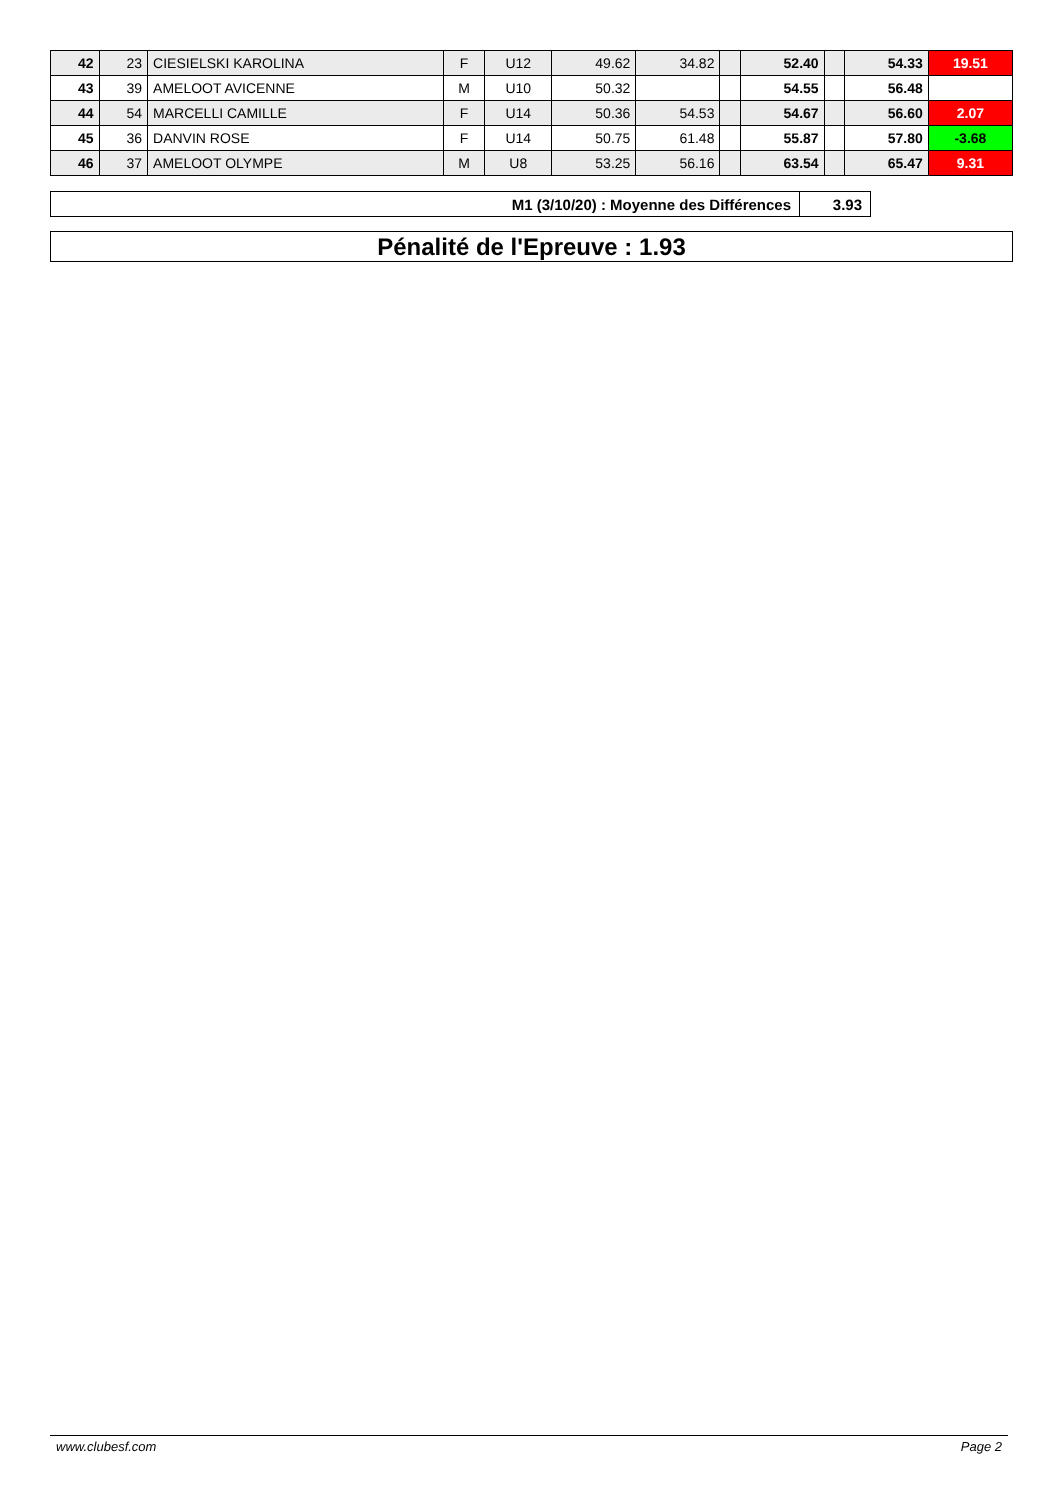| 42 | 23 | CIESIELSKI KAROLINA | F | U12 | 49.62 | 34.82 | | 52.40 | | 54.33 | 19.51 |
| 43 | 39 | AMELOOT AVICENNE | M | U10 | 50.32 | | | 54.55 | | 56.48 | |
| 44 | 54 | MARCELLI CAMILLE | F | U14 | 50.36 | 54.53 | | 54.67 | | 56.60 | 2.07 |
| 45 | 36 | DANVIN ROSE | F | U14 | 50.75 | 61.48 | | 55.87 | | 57.80 | -3.68 |
| 46 | 37 | AMELOOT OLYMPE | M | U8 | 53.25 | 56.16 | | 63.54 | | 65.47 | 9.31 |
| M1 (3/10/20) : Moyenne des Différences | 3.93 |
Pénalité de l'Epreuve : 1.93
www.clubesf.com Page 2